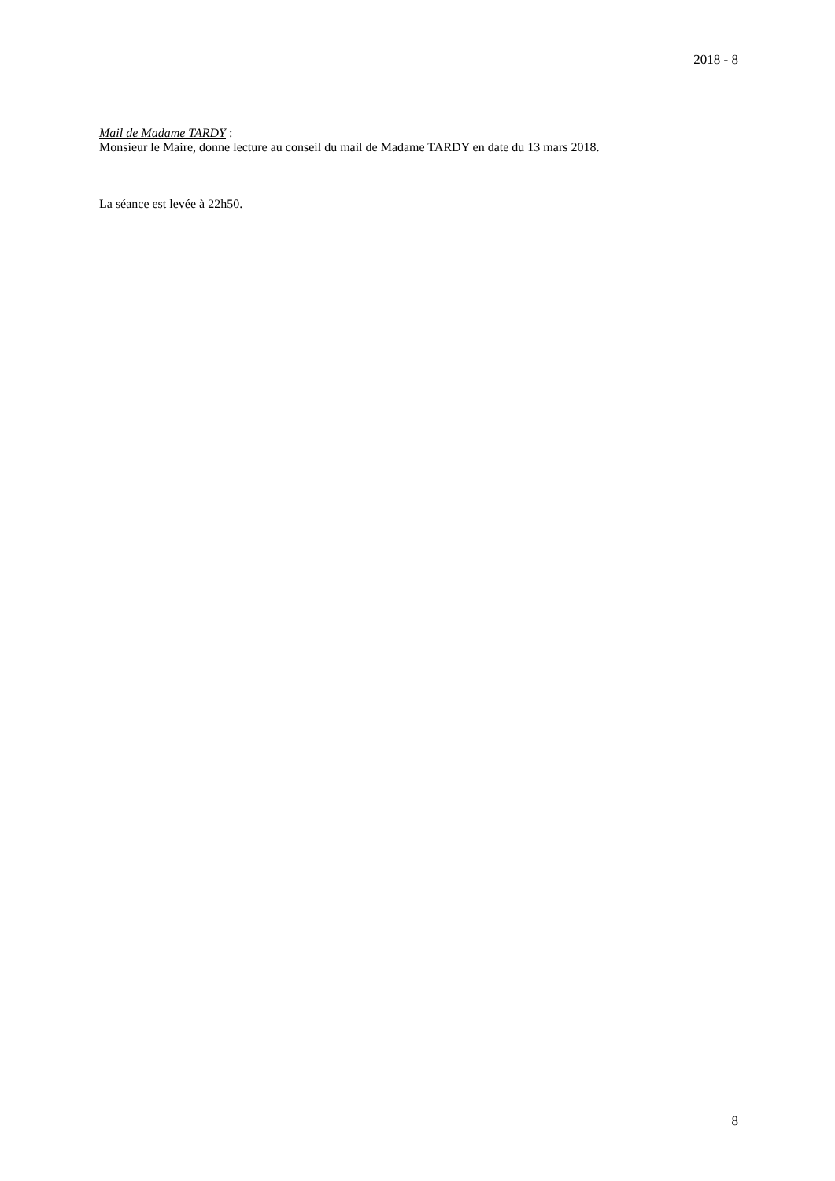2018 - 8
Mail de Madame TARDY :
Monsieur le Maire, donne lecture au conseil du mail de Madame TARDY en date du 13 mars 2018.
La séance est levée à 22h50.
8